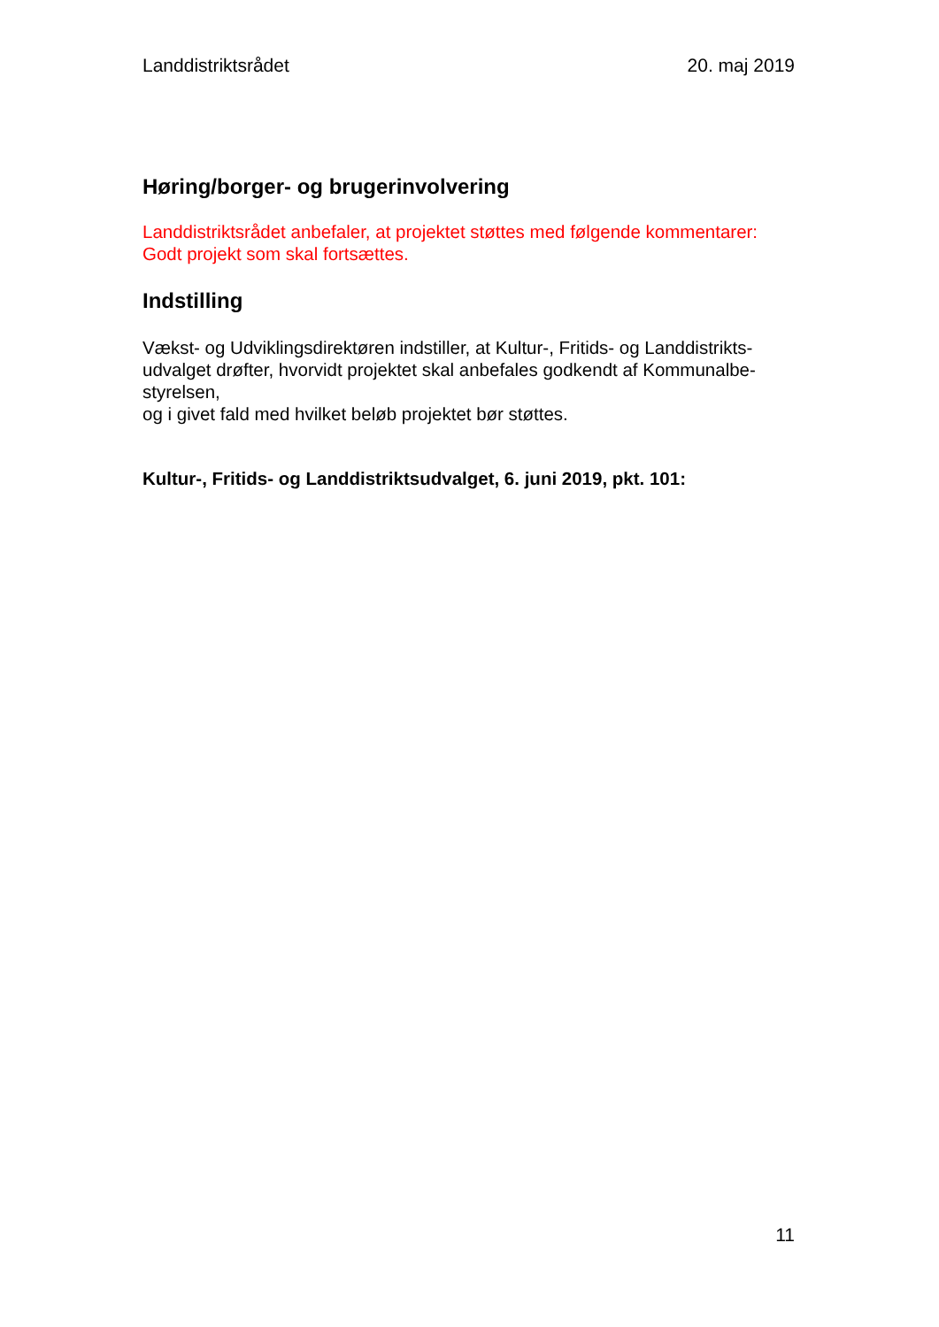Landdistriktsrådet 20. maj 2019
Høring/borger- og brugerinvolvering
Landdistriktsrådet anbefaler, at projektet støttes med følgende kommentarer:
Godt projekt som skal fortsættes.
Indstilling
Vækst- og Udviklingsdirektøren indstiller, at Kultur-, Fritids- og Landdistrikts-
udvalget drøfter, hvorvidt projektet skal anbefales godkendt af Kommunalbe-
styrelsen,
og i givet fald med hvilket beløb projektet bør støttes.
Kultur-, Fritids- og Landdistriktsudvalget, 6. juni 2019, pkt. 101:
11